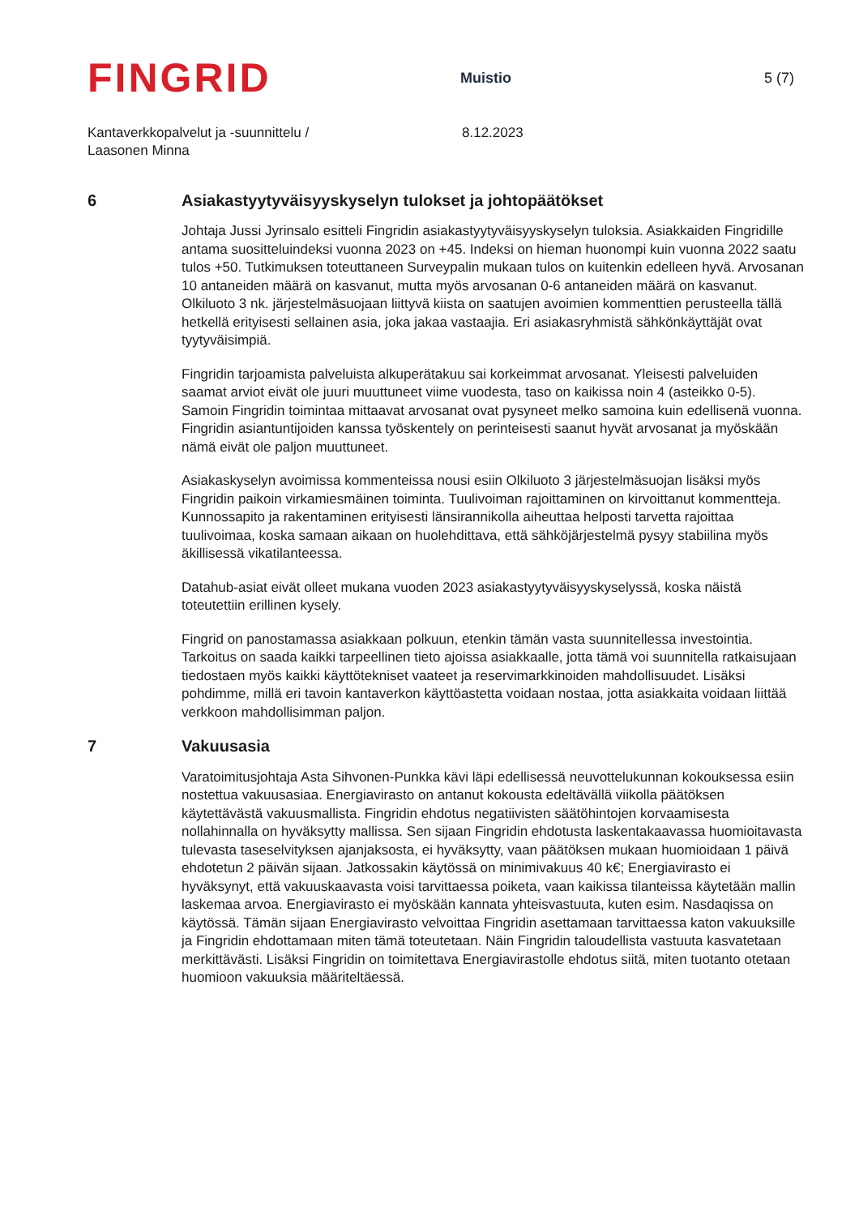FINGRID
Muistio
5 (7)
Kantaverkkopalvelut ja -suunnittelu /
Laasonen Minna
8.12.2023
6 Asiakastyytyväisyyskyselyn tulokset ja johtopäätökset
Johtaja Jussi Jyrinsalo esitteli Fingridin asiakastyytyväisyyskyselyn tuloksia. Asiakkaiden Fingridille antama suositteluindeksi vuonna 2023 on +45. Indeksi on hieman huonompi kuin vuonna 2022 saatu tulos +50. Tutkimuksen toteuttaneen Surveypalin mukaan tulos on kuitenkin edelleen hyvä. Arvosanan 10 antaneiden määrä on kasvanut, mutta myös arvosanan 0-6 antaneiden määrä on kasvanut. Olkiluoto 3 nk. järjestelmäsuojaan liittyvä kiista on saatujen avoimien kommenttien perusteella tällä hetkellä erityisesti sellainen asia, joka jakaa vastaajia. Eri asiakasryhmistä sähkönkäyttäjät ovat tyytyväisimpiä.
Fingridin tarjoamista palveluista alkuperätakuu sai korkeimmat arvosanat. Yleisesti palveluiden saamat arviot eivät ole juuri muuttuneet viime vuodesta, taso on kaikissa noin 4 (asteikko 0-5). Samoin Fingridin toimintaa mittaavat arvosanat ovat pysyneet melko samoina kuin edellisenä vuonna. Fingridin asiantuntijoiden kanssa työskentely on perinteisesti saanut hyvät arvosanat ja myöskään nämä eivät ole paljon muuttuneet.
Asiakaskyselyn avoimissa kommenteissa nousi esiin Olkiluoto 3 järjestelmäsuojan lisäksi myös Fingridin paikoin virkamiesmäinen toiminta. Tuulivoiman rajoittaminen on kirvoittanut kommentteja. Kunnossapito ja rakentaminen erityisesti länsirannikolla aiheuttaa helposti tarvetta rajoittaa tuulivoimaa, koska samaan aikaan on huolehdittava, että sähköjärjestelmä pysyy stabiilina myös äkillisessä vikatilanteessa.
Datahub-asiat eivät olleet mukana vuoden 2023 asiakastyytyväisyyskyselyssä, koska näistä toteutettiin erillinen kysely.
Fingrid on panostamassa asiakkaan polkuun, etenkin tämän vasta suunnitellessa investointia. Tarkoitus on saada kaikki tarpeellinen tieto ajoissa asiakkaalle, jotta tämä voi suunnitella ratkaisujaan tiedostaen myös kaikki käyttötekniset vaateet ja reservimarkkinoiden mahdollisuudet. Lisäksi pohdimme, millä eri tavoin kantaverkon käyttöastetta voidaan nostaa, jotta asiakkaita voidaan liittää verkkoon mahdollisimman paljon.
7 Vakuusasia
Varatoimitusjohtaja Asta Sihvonen-Punkka kävi läpi edellisessä neuvottelukunnan kokouksessa esiin nostettua vakuusasiaa. Energiavirasto on antanut kokousta edeltävällä viikolla päätöksen käytettävästä vakuusmallista. Fingridin ehdotus negatiivisten säätöhintojen korvaamisesta nollahinnalla on hyväksytty mallissa. Sen sijaan Fingridin ehdotusta laskentakaavassa huomioitavasta tulevasta taseselvityksen ajanjaksosta, ei hyväksytty, vaan päätöksen mukaan huomioidaan 1 päivä ehdotetun 2 päivän sijaan. Jatkossakin käytössä on minimivakuus 40 k€; Energiavirasto ei hyväksynyt, että vakuuskaavasta voisi tarvittaessa poiketa, vaan kaikissa tilanteissa käytetään mallin laskemaa arvoa. Energiavirasto ei myöskään kannata yhteisvastuuta, kuten esim. Nasdaqissa on käytössä. Tämän sijaan Energiavirasto velvoittaa Fingridin asettamaan tarvittaessa katon vakuuksille ja Fingridin ehdottamaan miten tämä toteutetaan. Näin Fingridin taloudellista vastuuta kasvatetaan merkittävästi. Lisäksi Fingridin on toimitettava Energiavirastolle ehdotus siitä, miten tuotanto otetaan huomioon vakuuksia määriteltäessä.